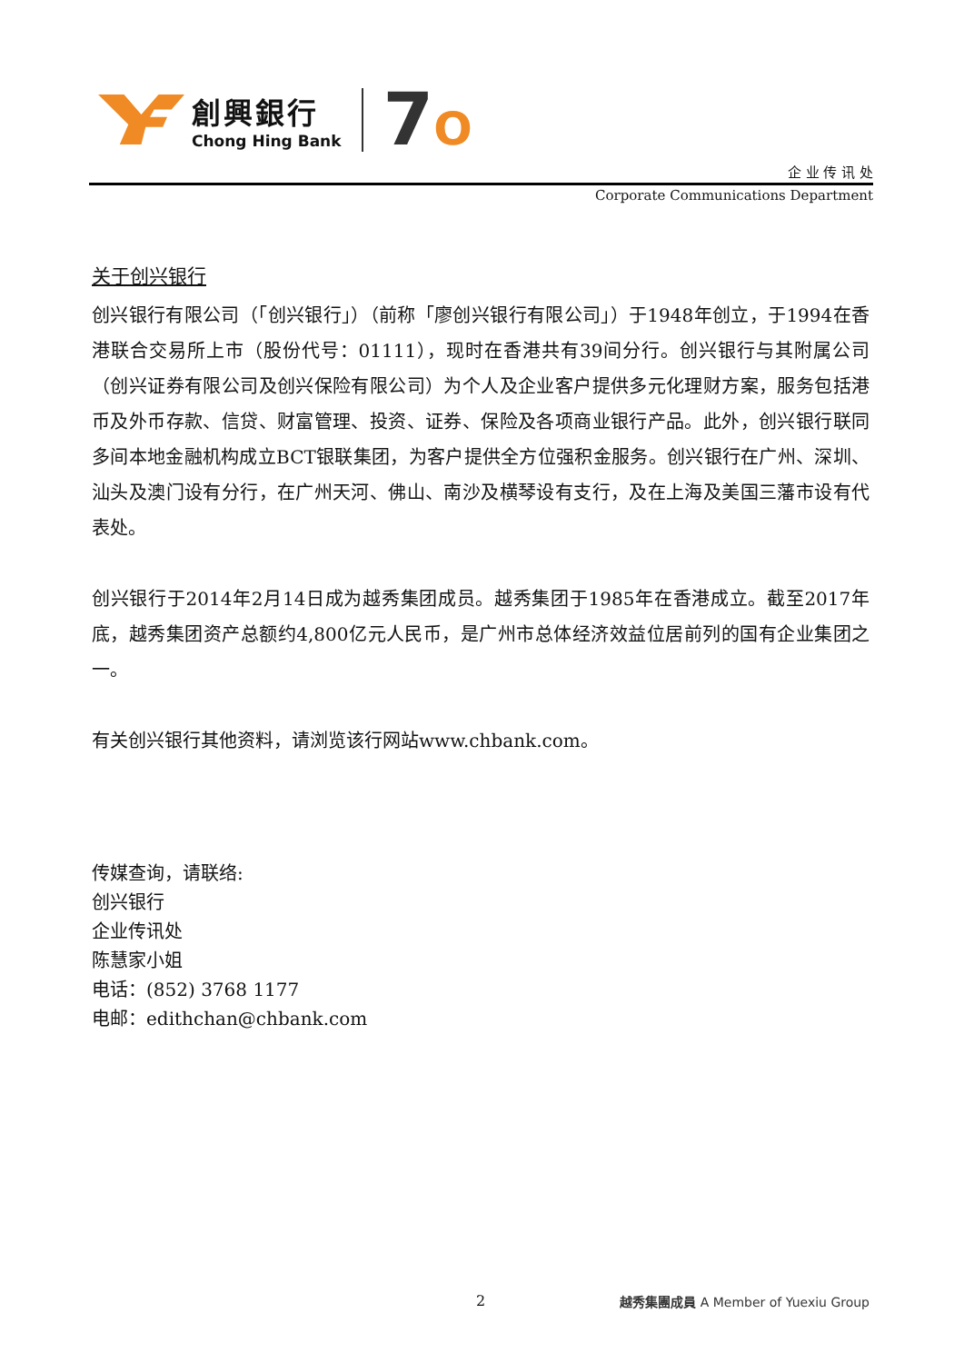創興銀行
Chong Hing Bank
7O
企 业 传 讯 处
Corporate Communications Department
关于创兴银行
创兴银行有限公司（「创兴银行」）（前称「廖创兴银行有限公司」）于1948年创立，于1994在香港联合交易所上市（股份代号：01111），现时在香港共有39间分行。创兴银行与其附属公司（创兴证券有限公司及创兴保险有限公司）为个人及企业客户提供多元化理财方案，服务包括港币及外币存款、信贷、财富管理、投资、证券、保险及各项商业银行产品。此外，创兴银行联同多间本地金融机构成立BCT银联集团，为客户提供全方位强积金服务。创兴银行在广州、深圳、汕头及澳门设有分行，在广州天河、佛山、南沙及横琴设有支行，及在上海及美国三藩市设有代表处。
创兴银行于2014年2月14日成为越秀集团成员。越秀集团于1985年在香港成立。截至2017年底，越秀集团资产总额约4,800亿元人民币，是广州市总体经济效益位居前列的国有企业集团之一。
有关创兴银行其他资料，请浏览该行网站www.chbank.com。
传媒查询，请联络:
创兴银行
企业传讯处
陈慧家小姐
电话：(852) 3768 1177
电邮：edithchan@chbank.com
2 越秀集團成員 A Member of Yuexiu Group